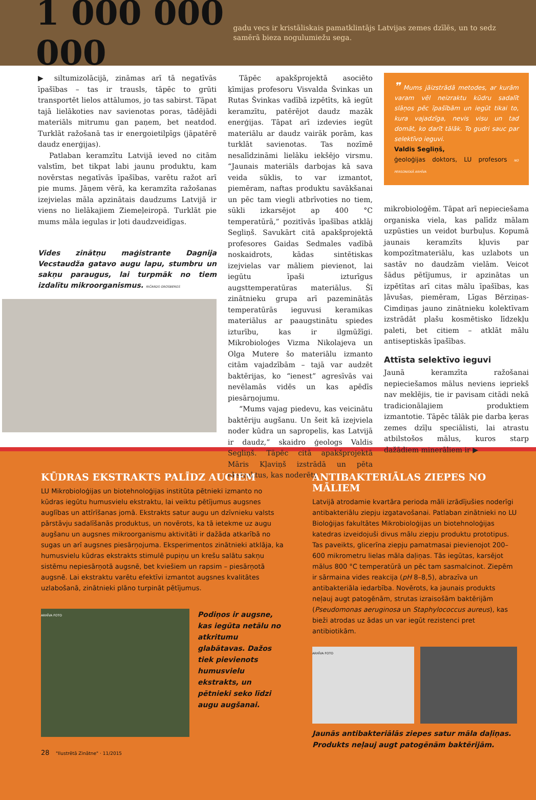1 000 000 000
gadu vecs ir kristāliskais pamatklintājs Latvijas zemes dzīlēs, un to sedz samērā bieza nogulumiežu sega.
▶ siltumizolācijā, zināmas arī tā negatīvās īpašības – tas ir trausls, tāpēc to grūti transportēt lielos attālumos, jo tas sabirst. Tāpat tajā lielākoties nav savienotas poras, tādējādi materiāls mitrumu gan paņem, bet neatdod. Turklāt ražošanā tas ir energoietilpīgs (jāpatērē daudz enerģijas).
Patlaban keramzītu Latvijā ieved no citām valstīm, bet tikpat labi jaunu produktu, kam novērstas negatīvās īpašības, varētu ražot arī pie mums. Jāņem vērā, ka keramzīta ražošanas izejvielas māla apzinātais daudzums Latvijā ir viens no lielākajiem Ziemeļeiropā. Turklāt pie mums māla iegulas ir ļoti daudzveidīgas.
Vides zinātņu maģistrante Dagnija Vecstaudža gatavo augu lapu, stumbru un sakņu paraugus, lai turpmāk no tiem izdalītu mikroorganismus. RIČARDS GROSBERGS
Tāpēc apakšprojektā asociēto ķīmijas profesoru Visvalda Švinkas un Rutas Švinkas vadībā izpētīts, kā iegūt keramzītu, patērējot daudz mazāk enerģijas. Tāpat arī izdevies iegūt materiālu ar daudz vairāk porām, kas turklāt savienotas. Tas nozīmē nesalīdzināmi lielāku iekšējo virsmu. “Jaunais materiāls darbojas kā sava veida sūklis, to var izmantot, piemēram, naftas produktu savākšanai un pēc tam viegli atbrīvoties no tiem, sūkli izkarsējot ap 400 °C temperatūrā,” pozitīvās īpašības atklāj Segliņš. Savukārt citā apakšprojektā profesores Gaidas Sedmales vadībā noskaidrots, kādas sintētiskas izejvielas var māliem pievienot, lai iegūtu īpaši izturīgus augsttemperatūras materiālus. Šī zinātnieku grupa arī pazeminātās temperatūrās ieguvusi keramikas materiālus ar paaugstinātu spiedes izturību, kas ir ilgmūžīgi. Mikrobioloģes Vizma Nikolajeva un Olga Mutere šo materiālu izmanto citām vajadzībām – tajā var audzēt baktērijas, ko “ienest” agresīvās vai nevēlamās vidēs un kas apēdīs piesārņojumu.
“Mums vajag piedevu, kas veicinātu baktēriju augšanu. Un šeit kā izejviela noder kūdra un sapropelis, kas Latvijā ir daudz,” skaidro ģeologs Valdis Segliņš. Tāpēc citā apakšprojektā Māris Kļaviņš izstrādā un pēta ekstraktus, kas noderētu
❞ Mums jāizstrādā metodes, ar kurām varam vēl neizraktu kūdru sadalīt slāņos pēc īpašībām un iegūt tikai to, kura vajadzīga, nevis visu un tad domāt, ko darīt tālāk. To gudri sauc par selektīvo ieguvi.
Valdis Segliņš,
ģeoloģijas doktors, LU profesors NO PERSONISKĀ ARHĪVA
mikrobioloģēm. Tāpat arī nepieciešama organiska viela, kas palīdz mālam uzpūsties un veidot burbuļus. Kopumā jaunais keramzīts kļuvis par kompozītmateriālu, kas uzlabots un sastāv no daudzām vielām. Veicot šādus pētījumus, ir apzinātas un izpētītas arī citas mālu īpašības, kas ļāvušas, piemēram, Līgas Bērziņas-Cimdiņas jauno zinātnieku kolektīvam izstrādāt plašu kosmētisko līdzekļu paleti, bet citiem – atklāt mālu antiseptiskās īpašības.
Attīsta selektīvo ieguvi
Jaunā keramzīta ražošanai nepieciešamos mālus neviens iepriekš nav meklējis, tie ir pavisam citādi nekā tradicionālajiem produktiem izmantotie. Tāpēc tālāk pie darba ķeras zemes dzīļu speciālisti, lai atrastu atbilstošos mālus, kuros starp dažādiem minerāliem ir ▶
KŪDRAS EKSTRAKTS PALĪDZ AUGIEM
LU Mikrobioloģijas un biotehnoloģijas institūta pētnieki izmanto no kūdras iegūtu humusvielu ekstraktu, lai veiktu pētījumus augsnes auglības un attīrīšanas jomā. Ekstrakts satur augu un dzīvnieku valsts pārstāvju sadalīšanās produktus, un novērots, ka tā ietekme uz augu augšanu un augsnes mikroorganismu aktivitāti ir dažāda atkarībā no sugas un arī augsnes piesārņojuma. Eksperimentos zinātnieki atklāja, ka humusvielu kūdras ekstrakts stimulē pupiņu un krešu salātu sakņu sistēmu nepiesārņotā augsnē, bet kviešiem un rapsim – piesārņotā augsnē. Lai ekstraktu varētu efektīvi izmantot augsnes kvalitātes uzlabošanā, zinātnieki plāno turpināt pētījumus.
ARHĪVA FOTO
Podiņos ir augsne, kas iegūta netālu no atkritumu glabātavas. Dažos tiek pievienots humusvielu ekstrakts, un pētnieki seko līdzi augu augšanai.
28 "Ilustrētā Zinātne" · 11/2015
ANTIBAKTERIĀLAS ZIEPES NO MĀLIEM
Latvijā atrodamie kvartāra perioda māli izrādījušies noderīgi antibakteriālu ziepju izgatavošanai. Patlaban zinātnieki no LU Bioloģijas fakultātes Mikrobioloģijas un biotehnoloģijas katedras izveidojuši divus mālu ziepju produktu prototipus. Tas paveikts, glicerīna ziepju pamatmasai pievienojot 200– 600 mikrometru lielas māla daļiņas. Tās iegūtas, karsējot mālus 800 °C temperatūrā un pēc tam sasmalcinot. Ziepēm ir sārmaina vides reakcija (pH 8–8,5), abrazīva un antibakteriāla iedarbība. Novērots, ka jaunais produkts neļauj augt patogēnām, strutas izraisošām baktērijām (Pseudomonas aeruginosa un Staphylococcus aureus), kas bieži atrodas uz ādas un var iegūt rezistenci pret antibiotikām.
ARHĪVA FOTO
Jaunās antibakteriālās ziepes satur māla daļiņas. Produkts neļauj augt patogēnām baktērijām.